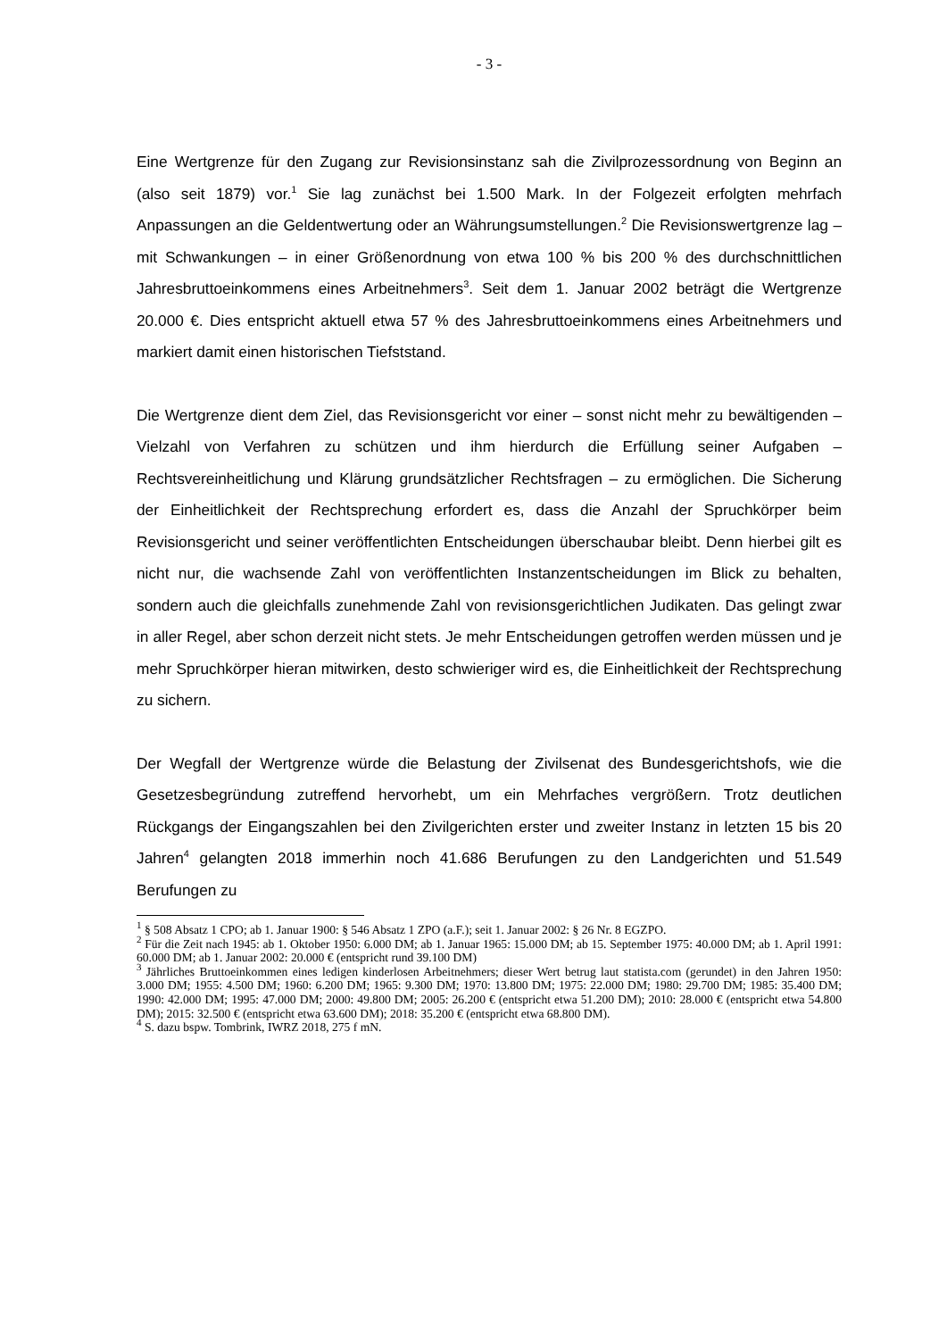- 3 -
Eine Wertgrenze für den Zugang zur Revisionsinstanz sah die Zivilprozessordnung von Beginn an (also seit 1879) vor.<sup>1</sup> Sie lag zunächst bei 1.500 Mark. In der Folgezeit erfolgten mehrfach Anpassungen an die Geldentwertung oder an Währungsumstellungen.<sup>2</sup> Die Revisionswertgrenze lag – mit Schwankungen – in einer Größenordnung von etwa 100 % bis 200 % des durchschnittlichen Jahresbruttoeinkommens eines Arbeitnehmers<sup>3</sup>. Seit dem 1. Januar 2002 beträgt die Wertgrenze 20.000 €. Dies entspricht aktuell etwa 57 % des Jahresbruttoeinkommens eines Arbeitnehmers und markiert damit einen historischen Tiefststand.
Die Wertgrenze dient dem Ziel, das Revisionsgericht vor einer – sonst nicht mehr zu bewältigenden – Vielzahl von Verfahren zu schützen und ihm hierdurch die Erfüllung seiner Aufgaben – Rechtsvereinheitlichung und Klärung grundsätzlicher Rechtsfragen – zu ermöglichen. Die Sicherung der Einheitlichkeit der Rechtsprechung erfordert es, dass die Anzahl der Spruchkörper beim Revisionsgericht und seiner veröffentlichten Entscheidungen überschaubar bleibt. Denn hierbei gilt es nicht nur, die wachsende Zahl von veröffentlichten Instanzentscheidungen im Blick zu behalten, sondern auch die gleichfalls zunehmende Zahl von revisionsgerichtlichen Judikaten. Das gelingt zwar in aller Regel, aber schon derzeit nicht stets. Je mehr Entscheidungen getroffen werden müssen und je mehr Spruchkörper hieran mitwirken, desto schwieriger wird es, die Einheitlichkeit der Rechtsprechung zu sichern.
Der Wegfall der Wertgrenze würde die Belastung der Zivilsenat des Bundesgerichtshofs, wie die Gesetzesbegründung zutreffend hervorhebt, um ein Mehrfaches vergrößern. Trotz deutlichen Rückgangs der Eingangszahlen bei den Zivilgerichten erster und zweiter Instanz in letzten 15 bis 20 Jahren<sup>4</sup> gelangten 2018 immerhin noch 41.686 Berufungen zu den Landgerichten und 51.549 Berufungen zu
<sup>1</sup> § 508 Absatz 1 CPO; ab 1. Januar 1900: § 546 Absatz 1 ZPO (a.F.); seit 1. Januar 2002: § 26 Nr. 8 EGZPO.
<sup>2</sup> Für die Zeit nach 1945: ab 1. Oktober 1950: 6.000 DM; ab 1. Januar 1965: 15.000 DM; ab 15. September 1975: 40.000 DM; ab 1. April 1991: 60.000 DM; ab 1. Januar 2002: 20.000 € (entspricht rund 39.100 DM)
<sup>3</sup> Jährliches Bruttoeinkommen eines ledigen kinderlosen Arbeitnehmers; dieser Wert betrug laut statista.com (gerundet) in den Jahren 1950: 3.000 DM; 1955: 4.500 DM; 1960: 6.200 DM; 1965: 9.300 DM; 1970: 13.800 DM; 1975: 22.000 DM; 1980: 29.700 DM; 1985: 35.400 DM; 1990: 42.000 DM; 1995: 47.000 DM; 2000: 49.800 DM; 2005: 26.200 € (entspricht etwa 51.200 DM); 2010: 28.000 € (entspricht etwa 54.800 DM); 2015: 32.500 € (entspricht etwa 63.600 DM); 2018: 35.200 € (entspricht etwa 68.800 DM).
<sup>4</sup> S. dazu bspw. Tombrink, IWRZ 2018, 275 f mN.